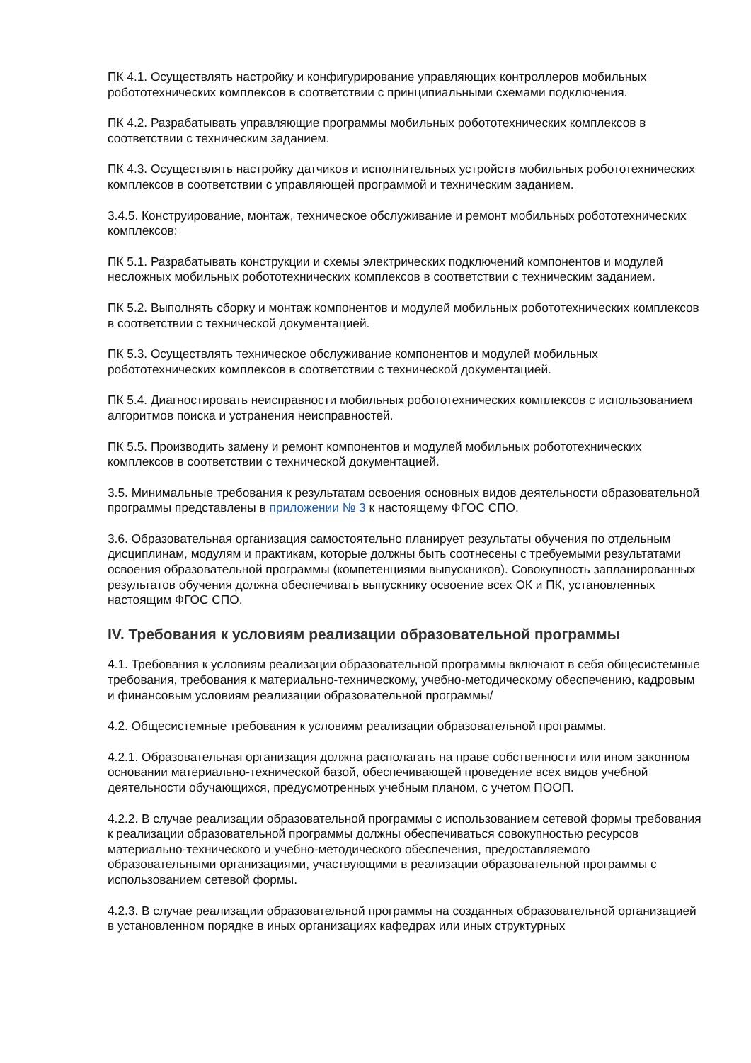ПК 4.1. Осуществлять настройку и конфигурирование управляющих контроллеров мобильных робототехнических комплексов в соответствии с принципиальными схемами подключения.
ПК 4.2. Разрабатывать управляющие программы мобильных робототехнических комплексов в соответствии с техническим заданием.
ПК 4.3. Осуществлять настройку датчиков и исполнительных устройств мобильных робототехнических комплексов в соответствии с управляющей программой и техническим заданием.
3.4.5. Конструирование, монтаж, техническое обслуживание и ремонт мобильных робототехнических комплексов:
ПК 5.1. Разрабатывать конструкции и схемы электрических подключений компонентов и модулей несложных мобильных робототехнических комплексов в соответствии с техническим заданием.
ПК 5.2. Выполнять сборку и монтаж компонентов и модулей мобильных робототехнических комплексов в соответствии с технической документацией.
ПК 5.3. Осуществлять техническое обслуживание компонентов и модулей мобильных робототехнических комплексов в соответствии с технической документацией.
ПК 5.4. Диагностировать неисправности мобильных робототехнических комплексов с использованием алгоритмов поиска и устранения неисправностей.
ПК 5.5. Производить замену и ремонт компонентов и модулей мобильных робототехнических комплексов в соответствии с технической документацией.
3.5. Минимальные требования к результатам освоения основных видов деятельности образовательной программы представлены в приложении № 3 к настоящему ФГОС СПО.
3.6. Образовательная организация самостоятельно планирует результаты обучения по отдельным дисциплинам, модулям и практикам, которые должны быть соотнесены с требуемыми результатами освоения образовательной программы (компетенциями выпускников). Совокупность запланированных результатов обучения должна обеспечивать выпускнику освоение всех ОК и ПК, установленных настоящим ФГОС СПО.
IV. Требования к условиям реализации образовательной программы
4.1. Требования к условиям реализации образовательной программы включают в себя общесистемные требования, требования к материально-техническому, учебно-методическому обеспечению, кадровым и финансовым условиям реализации образовательной программы/
4.2. Общесистемные требования к условиям реализации образовательной программы.
4.2.1. Образовательная организация должна располагать на праве собственности или ином законном основании материально-технической базой, обеспечивающей проведение всех видов учебной деятельности обучающихся, предусмотренных учебным планом, с учетом ПООП.
4.2.2. В случае реализации образовательной программы с использованием сетевой формы требования к реализации образовательной программы должны обеспечиваться совокупностью ресурсов материально-технического и учебно-методического обеспечения, предоставляемого образовательными организациями, участвующими в реализации образовательной программы с использованием сетевой формы.
4.2.3. В случае реализации образовательной программы на созданных образовательной организацией в установленном порядке в иных организациях кафедрах или иных структурных